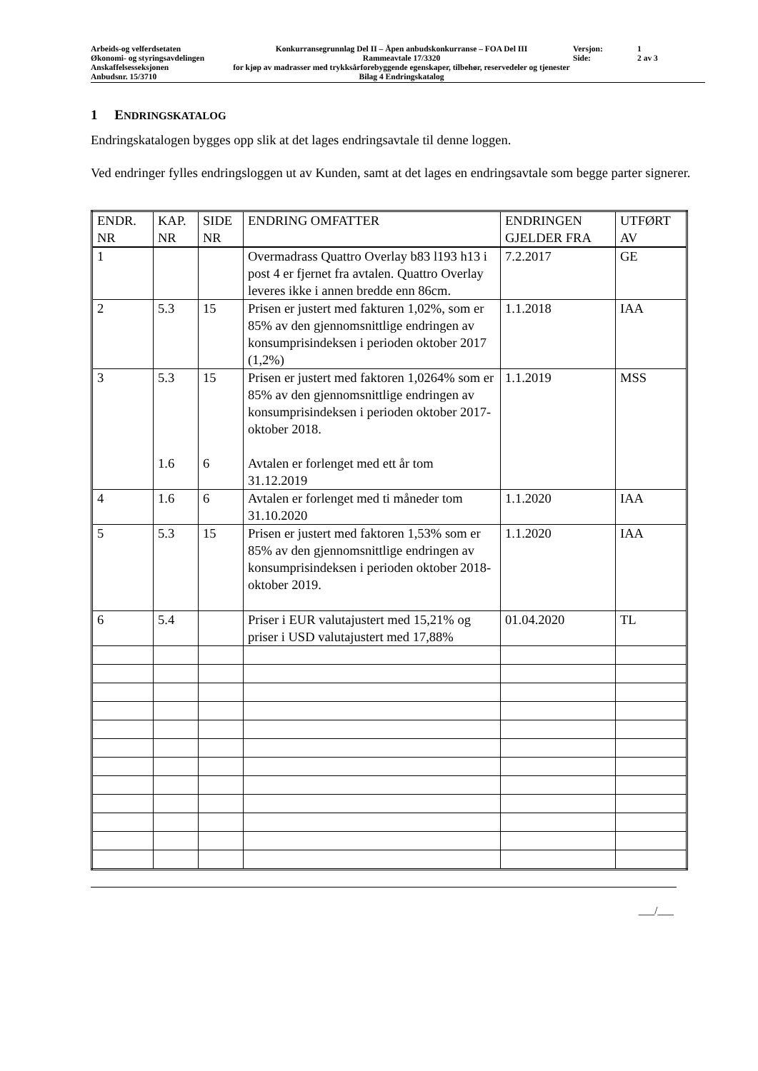Arbeids-og velferdsetaten
Økonomi- og styringsavdelingen
Anskaffelsesseksjonen
Anbudsnr. 15/3710
Konkurransegrunnlag Del II – Åpen anbudskonkurranse – FOA Del III
Rammeavtale 17/3320
for kjøp av madrasser med trykksårforebyggende egenskaper, tilbehør, reservedeler og tjenester
Bilag 4 Endringskatalog
Versjon:
Side:
1
2 av 3
1 ENDRINGSKATALOG
Endringskatalogen bygges opp slik at det lages endringsavtale til denne loggen.
Ved endringer fylles endringsloggen ut av Kunden, samt at det lages en endringsavtale som begge parter signerer.
| ENDR. NR | KAP. NR | SIDE NR | ENDRING OMFATTER | ENDRINGEN GJELDER FRA | UTFØRT AV |
| --- | --- | --- | --- | --- | --- |
| 1 | | | Overmadrass Quattro Overlay b83 l193 h13 i post 4 er fjernet fra avtalen. Quattro Overlay leveres ikke i annen bredde enn 86cm. | 7.2.2017 | GE |
| 2 | 5.3 | 15 | Prisen er justert med fakturen 1,02%, som er 85% av den gjennomsnittlige endringen av konsumprisindeksen i perioden oktober 2017 (1,2%) | 1.1.2018 | IAA |
| 3 | 5.3 1.6 | 15 6 | Prisen er justert med faktoren 1,0264% som er 85% av den gjennomsnittlige endringen av konsumprisindeksen i perioden oktober 2017-oktober 2018. Avtalen er forlenget med ett år tom 31.12.2019 | 1.1.2019 | MSS |
| 4 | 1.6 | 6 | Avtalen er forlenget med ti måneder tom 31.10.2020 | 1.1.2020 | IAA |
| 5 | 5.3 | 15 | Prisen er justert med faktoren 1,53% som er 85% av den gjennomsnittlige endringen av konsumprisindeksen i perioden oktober 2018-oktober 2019. | 1.1.2020 | IAA |
| 6 | 5.4 | | Priser i EUR valutajustert med 15,21% og priser i USD valutajustert med 17,88% | 01.04.2020 | TL |
___/___